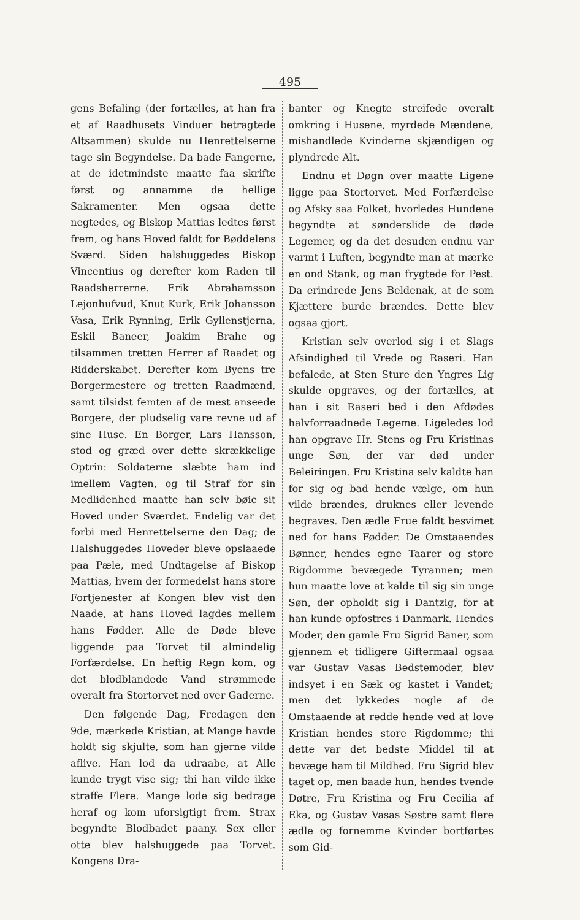495
gens Befaling (der fortælles, at han fra et af Raadhusets Vinduer betragtede Altsammen) skulde nu Henrettelserne tage sin Begyndelse. Da bade Fangerne, at de idetmindste maatte faa skrifte først og annamme de hellige Sakramenter. Men ogsaa dette negtedes, og Biskop Mattias ledtes først frem, og hans Hoved faldt for Bøddelens Sværd. Siden halshuggedes Biskop Vincentius og derefter kom Raden til Raadsherrerne. Erik Abrahamsson Lejonhufvud, Knut Kurk, Erik Johansson Vasa, Erik Rynning, Erik Gyllenstjerna, Eskil Baneer, Joakim Brahe og tilsammen tretten Herrer af Raadet og Ridderskabet. Derefter kom Byens tre Borgermestere og tretten Raadmænd, samt tilsidst femten af de mest anseede Borgere, der pludselig vare revne ud af sine Huse. En Borger, Lars Hansson, stod og græd over dette skrækkelige Optrin: Soldaterne slæbte ham ind imellem Vagten, og til Straf for sin Medlidenhed maatte han selv bøie sit Hoved under Sværdet. Endelig var det forbi med Henrettelserne den Dag; de Halshuggedes Hoveder bleve opslaaede paa Pæle, med Undtagelse af Biskop Mattias, hvem der formedelst hans store Fortjenester af Kongen blev vist den Naade, at hans Hoved lagdes mellem hans Fødder. Alle de Døde bleve liggende paa Torvet til almindelig Forfærdelse. En heftig Regn kom, og det blodblandede Vand strømmede overalt fra Stortorvet ned over Gaderne.
Den følgende Dag, Fredagen den 9de, mærkede Kristian, at Mange havde holdt sig skjulte, som han gjerne vilde aflive. Han lod da udraabe, at Alle kunde trygt vise sig; thi han vilde ikke straffe Flere. Mange lode sig bedrage heraf og kom uforsigtigt frem. Strax begyndte Blodbadet paany. Sex eller otte blev halshuggede paa Torvet. Kongens Dra-
banter og Knegte streifede overalt omkring i Husene, myrdede Mændene, mishandlede Kvinderne skjændigen og plyndrede Alt.
Endnu et Døgn over maatte Ligene ligge paa Stortorvet. Med Forfærdelse og Afsky saa Folket, hvorledes Hundene begyndte at sønderslide de døde Legemer, og da det desuden endnu var varmt i Luften, begyndte man at mærke en ond Stank, og man frygtede for Pest. Da erindrede Jens Beldenak, at de som Kjættere burde brændes. Dette blev ogsaa gjort.
Kristian selv overlod sig i et Slags Afsindighed til Vrede og Raseri. Han befalede, at Sten Sture den Yngres Lig skulde opgraves, og der fortælles, at han i sit Raseri bed i den Afdødes halvforraadnede Legeme. Ligeledes lod han opgrave Hr. Stens og Fru Kristinas unge Søn, der var død under Beleiringen. Fru Kristina selv kaldte han for sig og bad hende vælge, om hun vilde brændes, druknes eller levende begraves. Den ædle Frue faldt besvimet ned for hans Fødder. De Omstaaendes Bønner, hendes egne Taarer og store Rigdomme bevægede Tyrannen; men hun maatte love at kalde til sig sin unge Søn, der opholdt sig i Dantzig, for at han kunde opfostres i Danmark. Hendes Moder, den gamle Fru Sigrid Baner, som gjennem et tidligere Giftermaal ogsaa var Gustav Vasas Bedstemoder, blev indsyet i en Sæk og kastet i Vandet; men det lykkedes nogle af de Omstaaende at redde hende ved at love Kristian hendes store Rigdomme; thi dette var det bedste Middel til at bevæge ham til Mildhed. Fru Sigrid blev taget op, men baade hun, hendes tvende Døtre, Fru Kristina og Fru Cecilia af Eka, og Gustav Vasas Søstre samt flere ædle og fornemme Kvinder bortførtes som Gid-